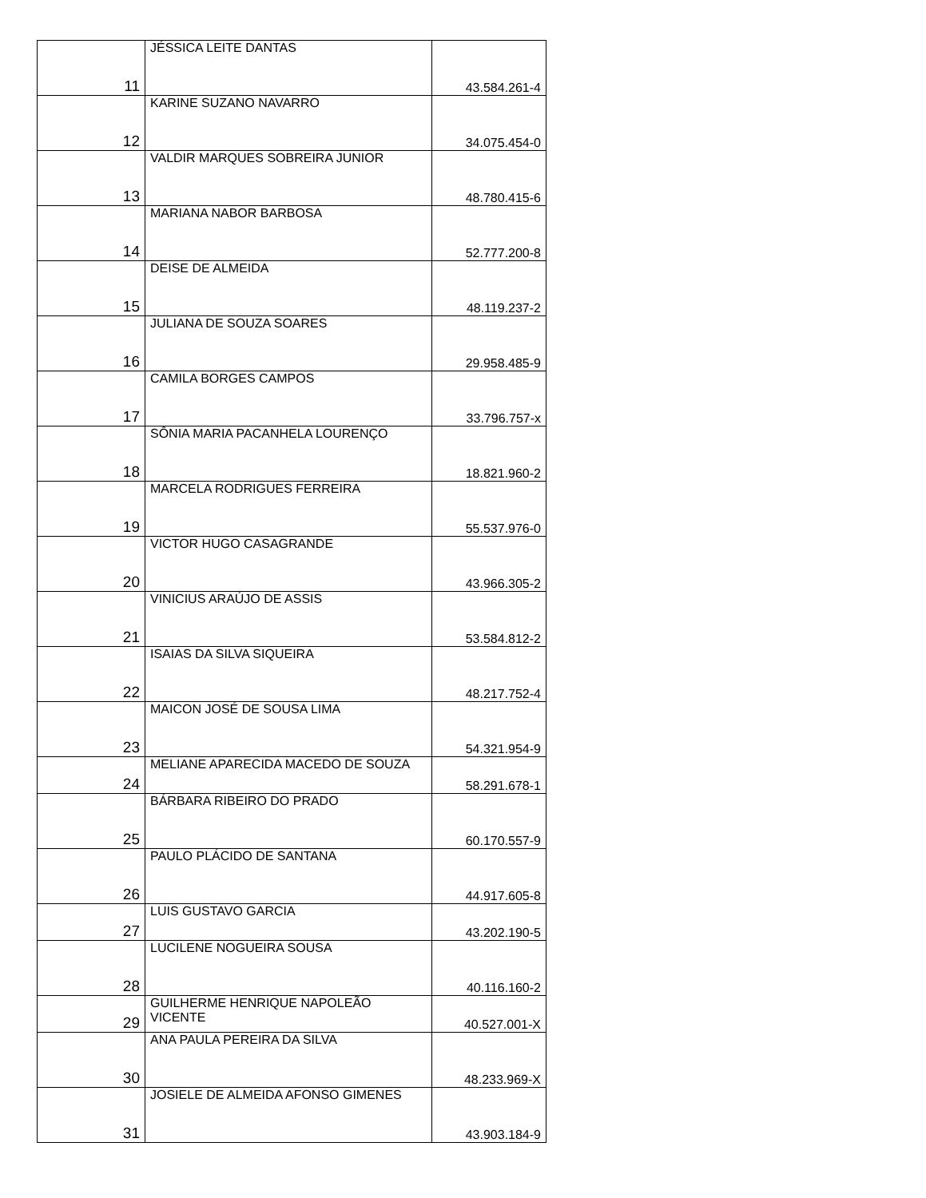| 11 | JÉSSICA LEITE DANTAS | 43.584.261-4 |
| 12 | KARINE SUZANO NAVARRO | 34.075.454-0 |
| 13 | VALDIR MARQUES SOBREIRA JUNIOR | 48.780.415-6 |
| 14 | MARIANA NABOR BARBOSA | 52.777.200-8 |
| 15 | DEISE DE ALMEIDA | 48.119.237-2 |
| 16 | JULIANA DE SOUZA SOARES | 29.958.485-9 |
| 17 | CAMILA BORGES CAMPOS | 33.796.757-x |
| 18 | SÔNIA MARIA PACANHELA LOURENÇO | 18.821.960-2 |
| 19 | MARCELA RODRIGUES FERREIRA | 55.537.976-0 |
| 20 | VICTOR HUGO CASAGRANDE | 43.966.305-2 |
| 21 | VINICIUS ARAÚJO DE ASSIS | 53.584.812-2 |
| 22 | ISAIAS DA SILVA SIQUEIRA | 48.217.752-4 |
| 23 | MAICON JOSÉ DE SOUSA LIMA | 54.321.954-9 |
| 24 | MELIANE APARECIDA MACEDO DE SOUZA | 58.291.678-1 |
| 25 | BÁRBARA RIBEIRO DO PRADO | 60.170.557-9 |
| 26 | PAULO PLÁCIDO DE SANTANA | 44.917.605-8 |
| 27 | LUIS GUSTAVO GARCIA | 43.202.190-5 |
| 28 | LUCILENE NOGUEIRA SOUSA | 40.116.160-2 |
| 29 | GUILHERME HENRIQUE NAPOLEÃO VICENTE | 40.527.001-X |
| 30 | ANA PAULA PEREIRA DA SILVA | 48.233.969-X |
| 31 | JOSIELE DE ALMEIDA AFONSO GIMENES | 43.903.184-9 |